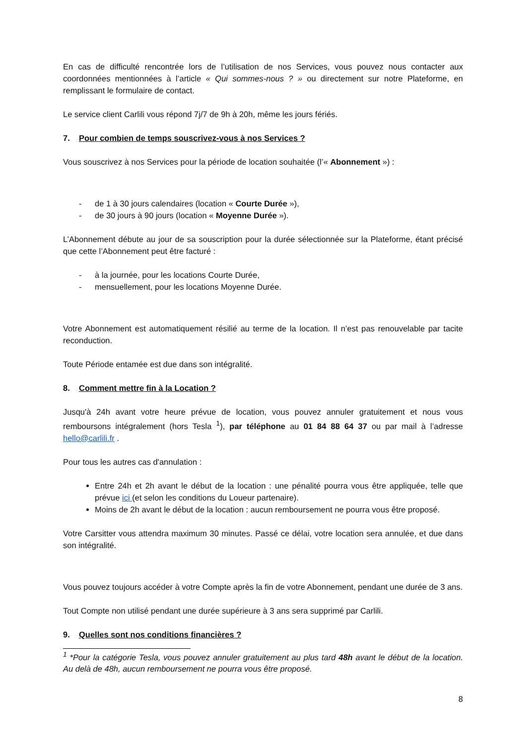En cas de difficulté rencontrée lors de l’utilisation de nos Services, vous pouvez nous contacter aux coordonnées mentionnées à l’article « Qui sommes-nous ? » ou directement sur notre Plateforme, en remplissant le formulaire de contact.
Le service client Carlili vous répond 7j/7 de 9h à 20h, même les jours fériés.
7. Pour combien de temps souscrivez-vous à nos Services ?
Vous souscrivez à nos Services pour la période de location souhaitée (l’« Abonnement ») :
- de 1 à 30 jours calendaires (location « Courte Durée »),
- de 30 jours à 90 jours (location « Moyenne Durée »).
L’Abonnement débute au jour de sa souscription pour la durée sélectionnée sur la Plateforme, étant précisé que cette l’Abonnement peut être facturé :
- à la journée, pour les locations Courte Durée,
- mensuellement, pour les locations Moyenne Durée.
Votre Abonnement est automatiquement résilié au terme de la location. Il n’est pas renouvelable par tacite reconduction.
Toute Période entamée est due dans son intégralité.
8. Comment mettre fin à la Location ?
Jusqu'à 24h avant votre heure prévue de location, vous pouvez annuler gratuitement et nous vous remboursons intégralement (hors Tesla <sup>1</sup>), par téléphone au 01 84 88 64 37 ou par mail à l’adresse hello@carlili.fr .
Pour tous les autres cas d'annulation :
Entre 24h et 2h avant le début de la location : une pénalité pourra vous être appliquée, telle que prévue ici (et selon les conditions du Loueur partenaire).
Moins de 2h avant le début de la location : aucun remboursement ne pourra vous être proposé.
Votre Carsitter vous attendra maximum 30 minutes. Passé ce délai, votre location sera annulée, et due dans son intégralité.
Vous pouvez toujours accéder à votre Compte après la fin de votre Abonnement, pendant une durée de 3 ans.
Tout Compte non utilisé pendant une durée supérieure à 3 ans sera supprimé par Carlili.
9. Quelles sont nos conditions financières ?
<sup>1</sup> *Pour la catégorie Tesla, vous pouvez annuler gratuitement au plus tard 48h avant le début de la location. Au delà de 48h, aucun remboursement ne pourra vous être proposé.
8